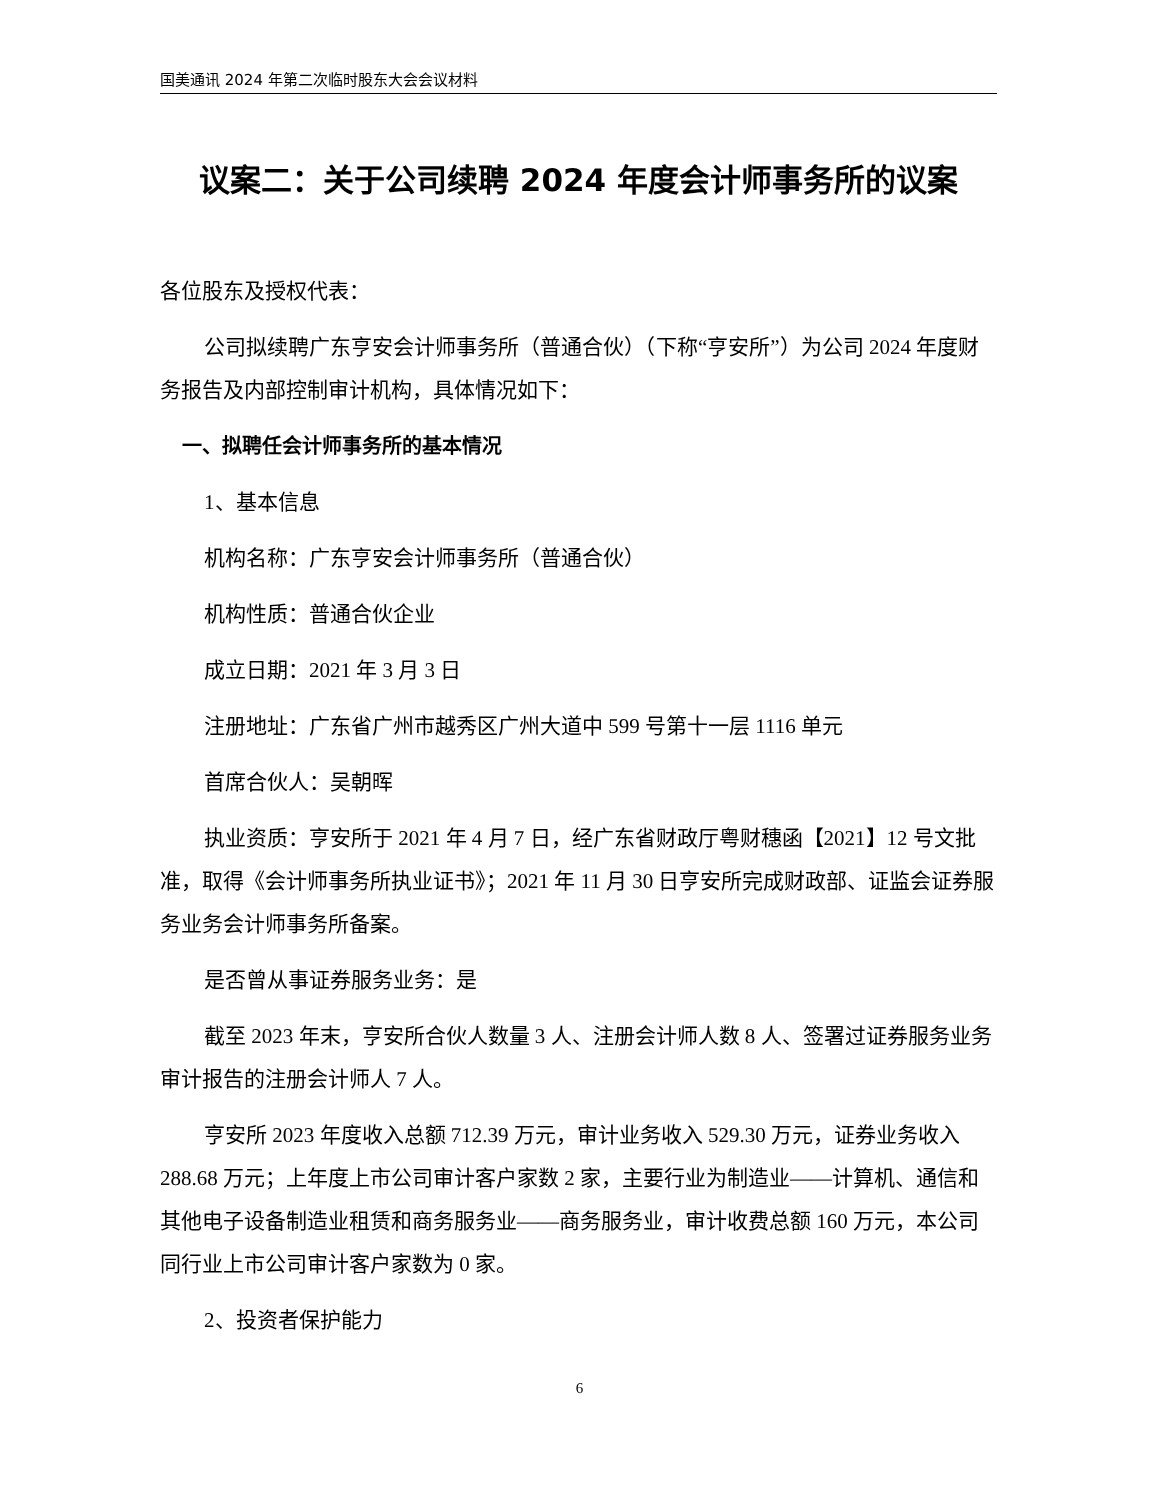国美通讯 2024 年第二次临时股东大会会议材料
议案二：关于公司续聘 2024 年度会计师事务所的议案
各位股东及授权代表：
公司拟续聘广东亨安会计师事务所（普通合伙）（下称“亨安所”）为公司 2024 年度财务报告及内部控制审计机构，具体情况如下：
一、拟聘任会计师事务所的基本情况
1、基本信息
机构名称：广东亨安会计师事务所（普通合伙）
机构性质：普通合伙企业
成立日期：2021 年 3 月 3 日
注册地址：广东省广州市越秀区广州大道中 599 号第十一层 1116 单元
首席合伙人：吴朝晖
执业资质：亨安所于 2021 年 4 月 7 日，经广东省财政厅粤财穗函【2021】12 号文批准，取得《会计师事务所执业证书》；2021 年 11 月 30 日亨安所完成财政部、证监会证券服务业务会计师事务所备案。
是否曾从事证券服务业务：是
截至 2023 年末，亨安所合伙人数量 3 人、注册会计师人数 8 人、签署过证券服务业务审计报告的注册会计师人 7 人。
亨安所 2023 年度收入总额 712.39 万元，审计业务收入 529.30 万元，证券业务收入 288.68 万元；上年度上市公司审计客户家数 2 家，主要行业为制造业——计算机、通信和其他电子设备制造业租赁和商务服务业——商务服务业，审计收费总额 160 万元，本公司同行业上市公司审计客户家数为 0 家。
2、投资者保护能力
6